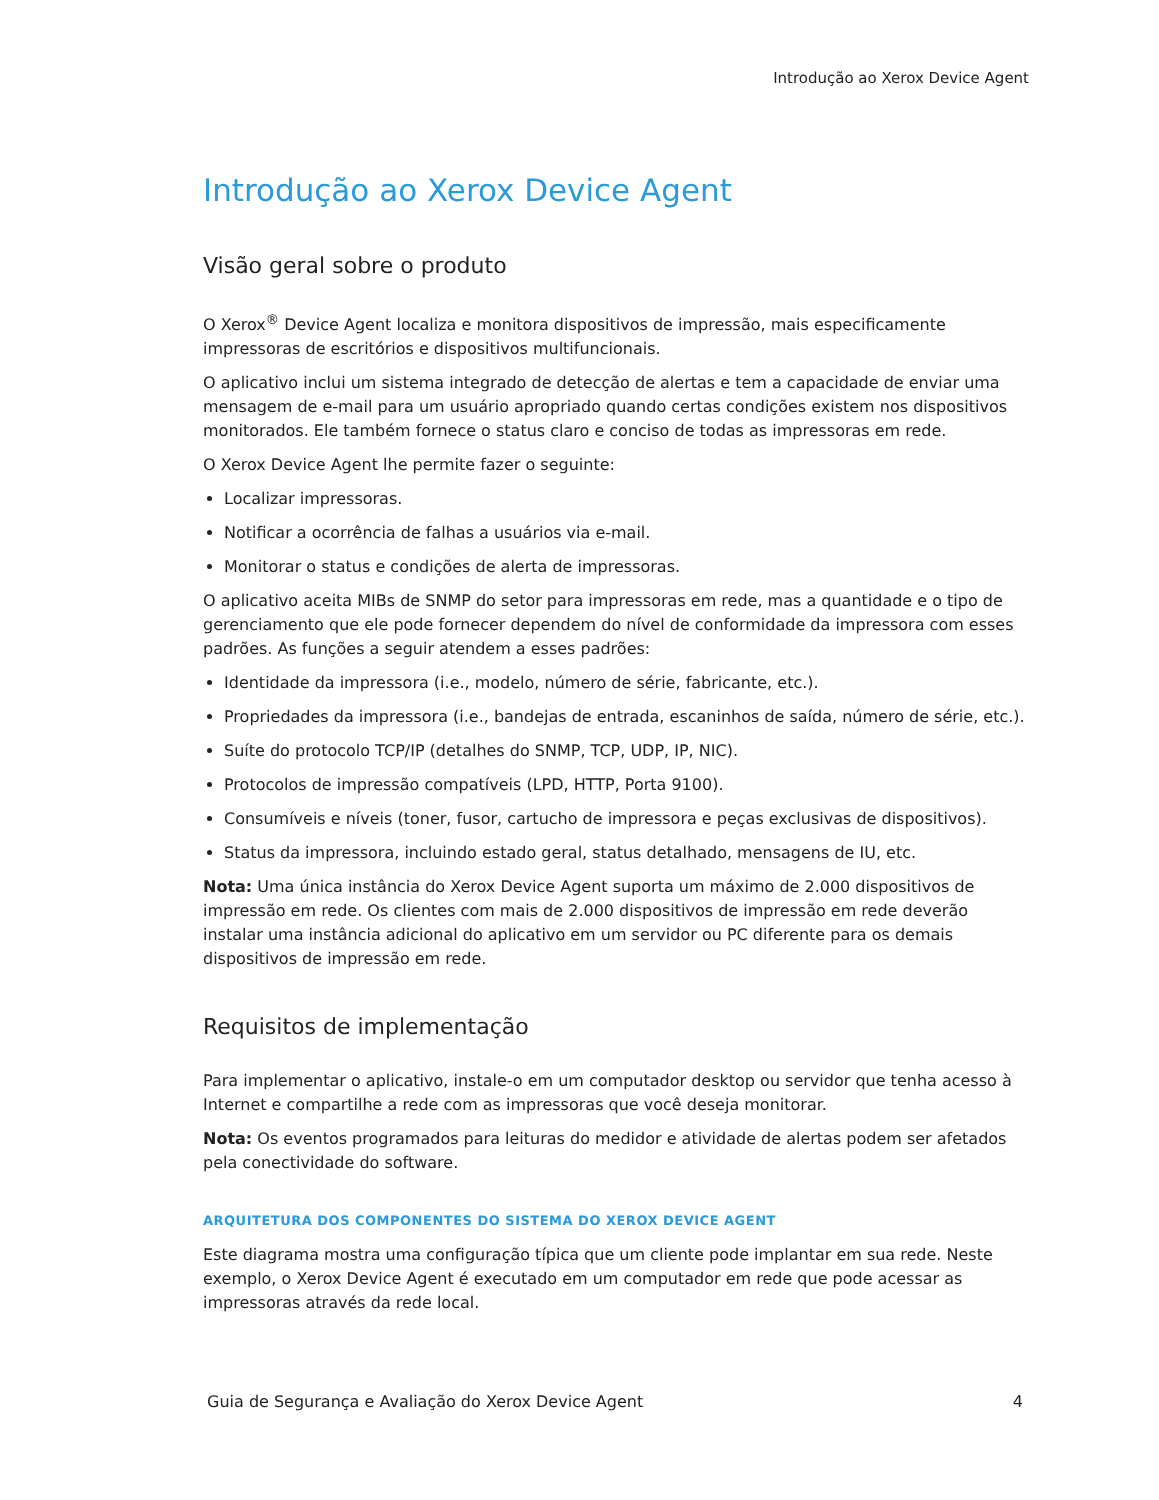Introdução ao Xerox Device Agent
Introdução ao Xerox Device Agent
Visão geral sobre o produto
O Xerox<sup>®</sup> Device Agent localiza e monitora dispositivos de impressão, mais especificamente impressoras de escritórios e dispositivos multifuncionais.
O aplicativo inclui um sistema integrado de detecção de alertas e tem a capacidade de enviar uma mensagem de e-mail para um usuário apropriado quando certas condições existem nos dispositivos monitorados. Ele também fornece o status claro e conciso de todas as impressoras em rede.
O Xerox Device Agent lhe permite fazer o seguinte:
Localizar impressoras.
Notificar a ocorrência de falhas a usuários via e-mail.
Monitorar o status e condições de alerta de impressoras.
O aplicativo aceita MIBs de SNMP do setor para impressoras em rede, mas a quantidade e o tipo de gerenciamento que ele pode fornecer dependem do nível de conformidade da impressora com esses padrões. As funções a seguir atendem a esses padrões:
Identidade da impressora (i.e., modelo, número de série, fabricante, etc.).
Propriedades da impressora (i.e., bandejas de entrada, escaninhos de saída, número de série, etc.).
Suíte do protocolo TCP/IP (detalhes do SNMP, TCP, UDP, IP, NIC).
Protocolos de impressão compatíveis (LPD, HTTP, Porta 9100).
Consumíveis e níveis (toner, fusor, cartucho de impressora e peças exclusivas de dispositivos).
Status da impressora, incluindo estado geral, status detalhado, mensagens de IU, etc.
Nota: Uma única instância do Xerox Device Agent suporta um máximo de 2.000 dispositivos de impressão em rede. Os clientes com mais de 2.000 dispositivos de impressão em rede deverão instalar uma instância adicional do aplicativo em um servidor ou PC diferente para os demais dispositivos de impressão em rede.
Requisitos de implementação
Para implementar o aplicativo, instale-o em um computador desktop ou servidor que tenha acesso à Internet e compartilhe a rede com as impressoras que você deseja monitorar.
Nota: Os eventos programados para leituras do medidor e atividade de alertas podem ser afetados pela conectividade do software.
ARQUITETURA DOS COMPONENTES DO SISTEMA DO XEROX DEVICE AGENT
Este diagrama mostra uma configuração típica que um cliente pode implantar em sua rede. Neste exemplo, o Xerox Device Agent é executado em um computador em rede que pode acessar as impressoras através da rede local.
Guia de Segurança e Avaliação do Xerox Device Agent 4